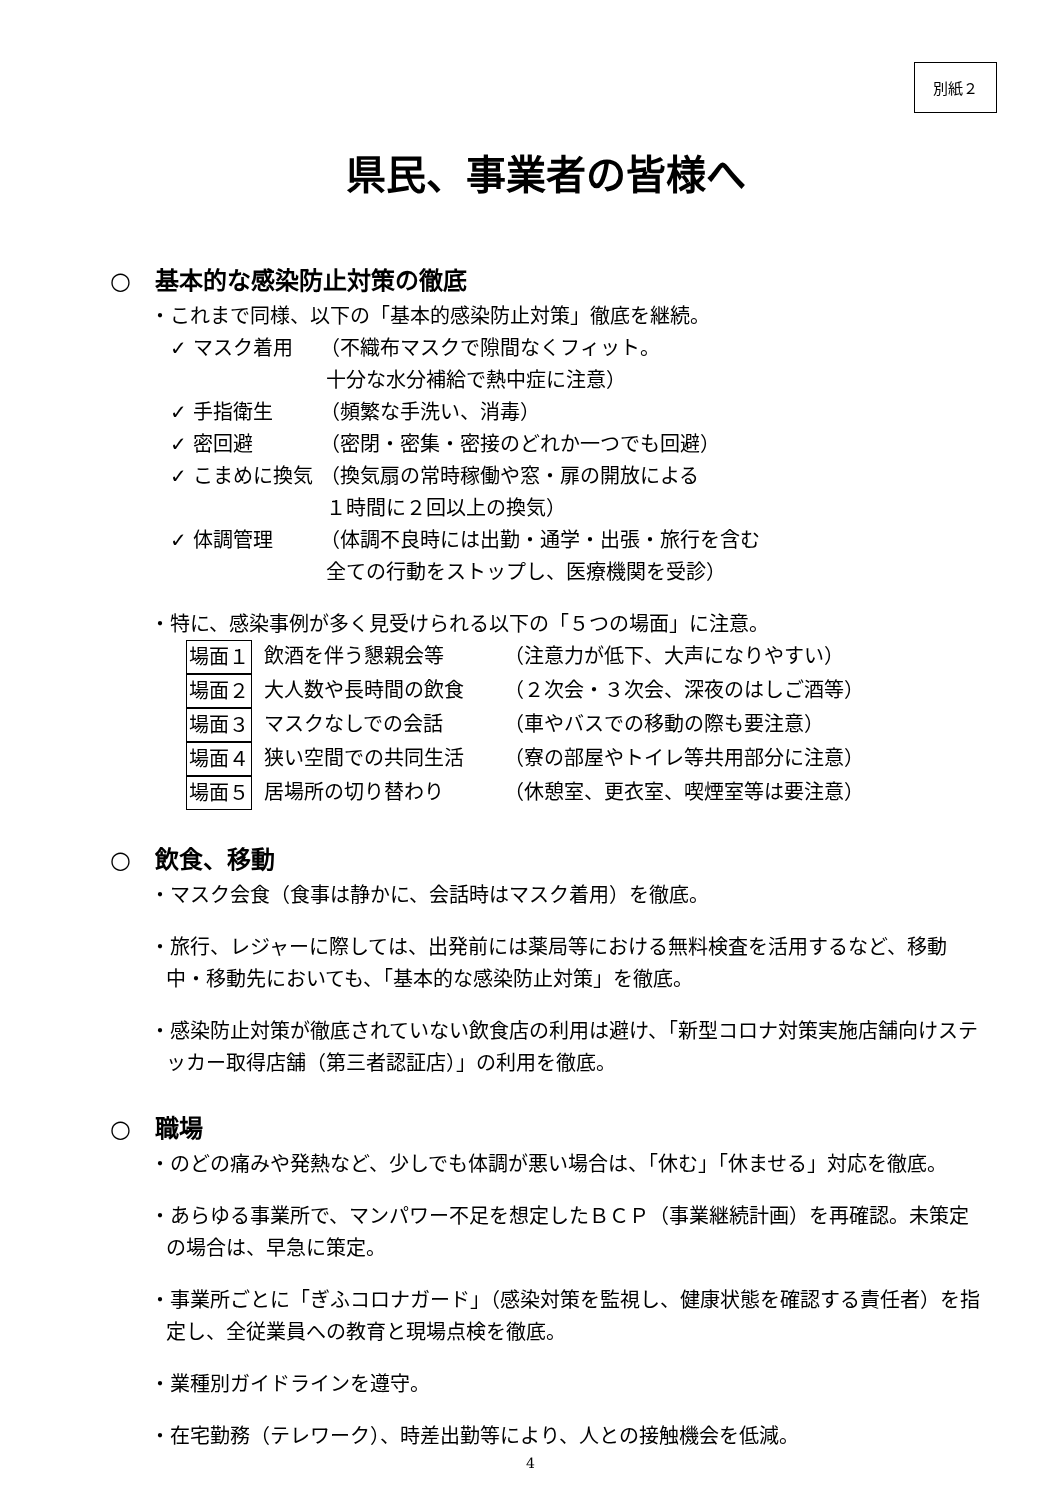別紙２
県民、事業者の皆様へ
○　基本的な感染防止対策の徹底
・これまで同様、以下の「基本的感染防止対策」徹底を継続。
✓ マスク着用 （不織布マスクで隙間なくフィット。
十分な水分補給で熱中症に注意）
✓ 手指衛生 （頻繁な手洗い、消毒）
✓ 密回避 （密閉・密集・密接のどれか一つでも回避）
✓ こまめに換気 （換気扇の常時稼働や窓・扉の開放による
１時間に２回以上の換気）
✓ 体調管理 （体調不良時には出勤・通学・出張・旅行を含む
全ての行動をストップし、医療機関を受診）
・特に、感染事例が多く見受けられる以下の「５つの場面」に注意。
場面１ 飲酒を伴う懇親会等 （注意力が低下、大声になりやすい）
場面２ 大人数や長時間の飲食 （２次会・３次会、深夜のはしご酒等）
場面３ マスクなしでの会話 （車やバスでの移動の際も要注意）
場面４ 狭い空間での共同生活 （寮の部屋やトイレ等共用部分に注意）
場面５ 居場所の切り替わり （休憩室、更衣室、喫煙室等は要注意）
○　飲食、移動
・マスク会食（食事は静かに、会話時はマスク着用）を徹底。
・旅行、レジャーに際しては、出発前には薬局等における無料検査を活用するなど、移動中・移動先においても、「基本的な感染防止対策」を徹底。
・感染防止対策が徹底されていない飲食店の利用は避け、「新型コロナ対策実施店舗向けステッカー取得店舗（第三者認証店）」の利用を徹底。
○　職場
・のどの痛みや発熱など、少しでも体調が悪い場合は、「休む」「休ませる」対応を徹底。
・あらゆる事業所で、マンパワー不足を想定したＢＣＰ（事業継続計画）を再確認。未策定の場合は、早急に策定。
・事業所ごとに「ぎふコロナガード」（感染対策を監視し、健康状態を確認する責任者）を指定し、全従業員への教育と現場点検を徹底。
・業種別ガイドラインを遵守。
・在宅勤務（テレワーク）、時差出勤等により、人との接触機会を低減。
4